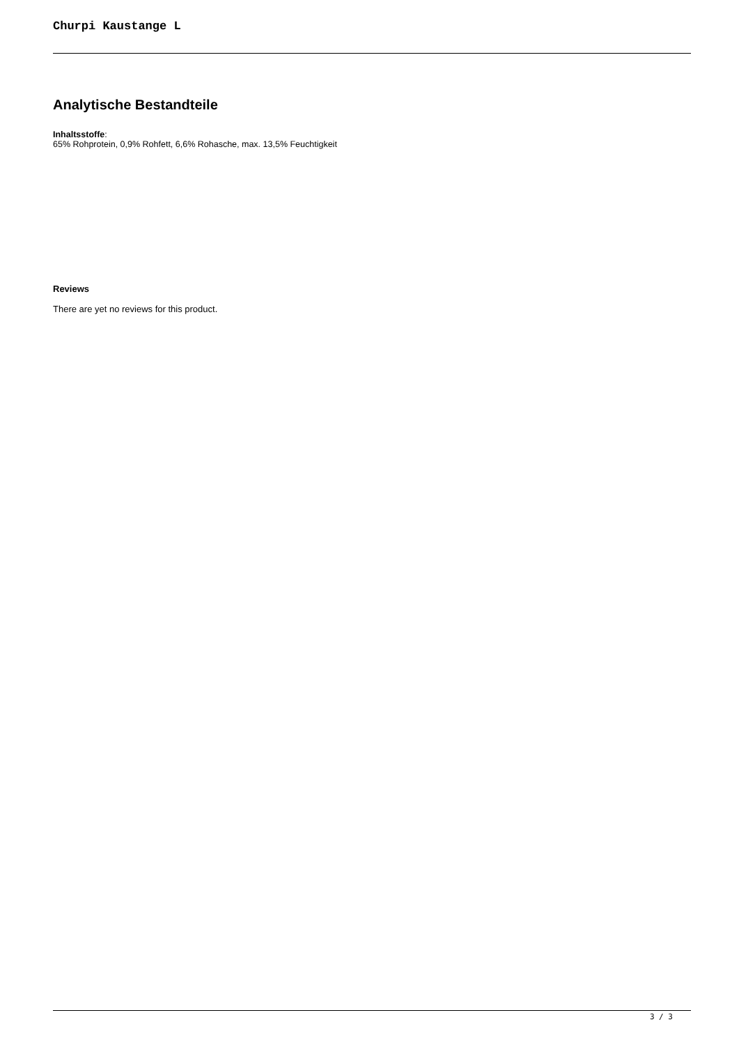Churpi Kaustange L
Analytische Bestandteile
Inhaltsstoffe:
65% Rohprotein, 0,9% Rohfett, 6,6% Rohasche, max. 13,5% Feuchtigkeit
Reviews
There are yet no reviews for this product.
3 / 3